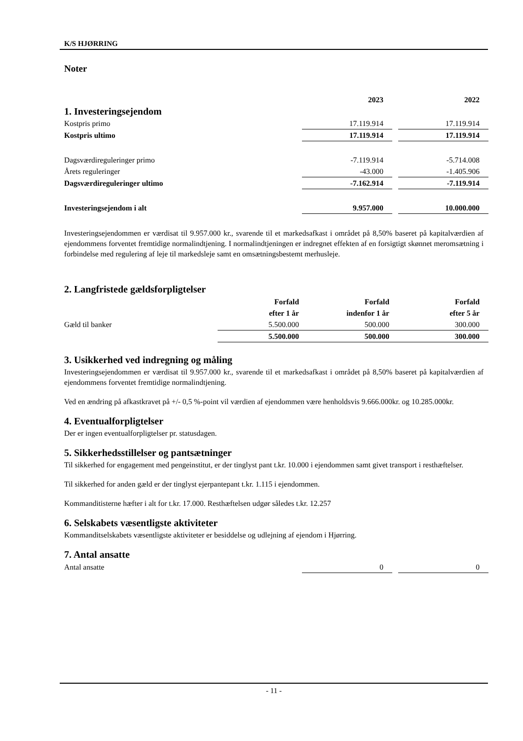K/S HJØRRING
Noter
| | | 2023 | | 2022 |
| --- | --- | --- | --- | --- |
| 1. Investeringsejendom | | | | |
| Kostpris primo | | 17.119.914 | | 17.119.914 |
| Kostpris ultimo | | 17.119.914 | | 17.119.914 |
| Dagsværdireguleringer primo | | -7.119.914 | | -5.714.008 |
| Årets reguleringer | | -43.000 | | -1.405.906 |
| Dagsværdireguleringer ultimo | | -7.162.914 | | -7.119.914 |
| Investeringsejendom i alt | | 9.957.000 | | 10.000.000 |
Investeringsejendommen er værdisat til 9.957.000 kr., svarende til et markedsafkast i området på 8,50% baseret på kapitalværdien af ejendommens forventet fremtidige normalindtjening. I normalindtjeningen er indregnet effekten af en forsigtigt skønnet meromsætning i forbindelse med regulering af leje til markedsleje samt en omsætningsbestemt merhusleje.
2. Langfristede gældsforpligtelser
| | Forfald | Forfald | Forfald |
| --- | --- | --- | --- |
| | efter 1 år | indenfor 1 år | efter 5 år |
| Gæld til banker | 5.500.000 | 500.000 | 300.000 |
| | 5.500.000 | 500.000 | 300.000 |
3. Usikkerhed ved indregning og måling
Investeringsejendommen er værdisat til 9.957.000 kr., svarende til et markedsafkast i området på 8,50% baseret på kapitalværdien af ejendommens forventet fremtidige normalindtjening.
Ved en ændring på afkastkravet på +/- 0,5 %-point vil værdien af ejendommen være henholdsvis 9.666.000kr. og 10.285.000kr.
4. Eventualforpligtelser
Der er ingen eventualforpligtelser pr. statusdagen.
5. Sikkerhedsstillelser og pantsætninger
Til sikkerhed for engagement med pengeinstitut, er der tinglyst pant t.kr. 10.000 i ejendommen samt givet transport i resthæftelser.
Til sikkerhed for anden gæld er der tinglyst ejerpantepant t.kr. 1.115 i ejendommen.
Kommanditisterne hæfter i alt for t.kr. 17.000. Resthæftelsen udgør således t.kr. 12.257
6. Selskabets væsentligste aktiviteter
Kommanditselskabets væsentligste aktiviteter er besiddelse og udlejning af ejendom i Hjørring.
7. Antal ansatte
| Antal ansatte | | 0 | | 0 |
- 11 -